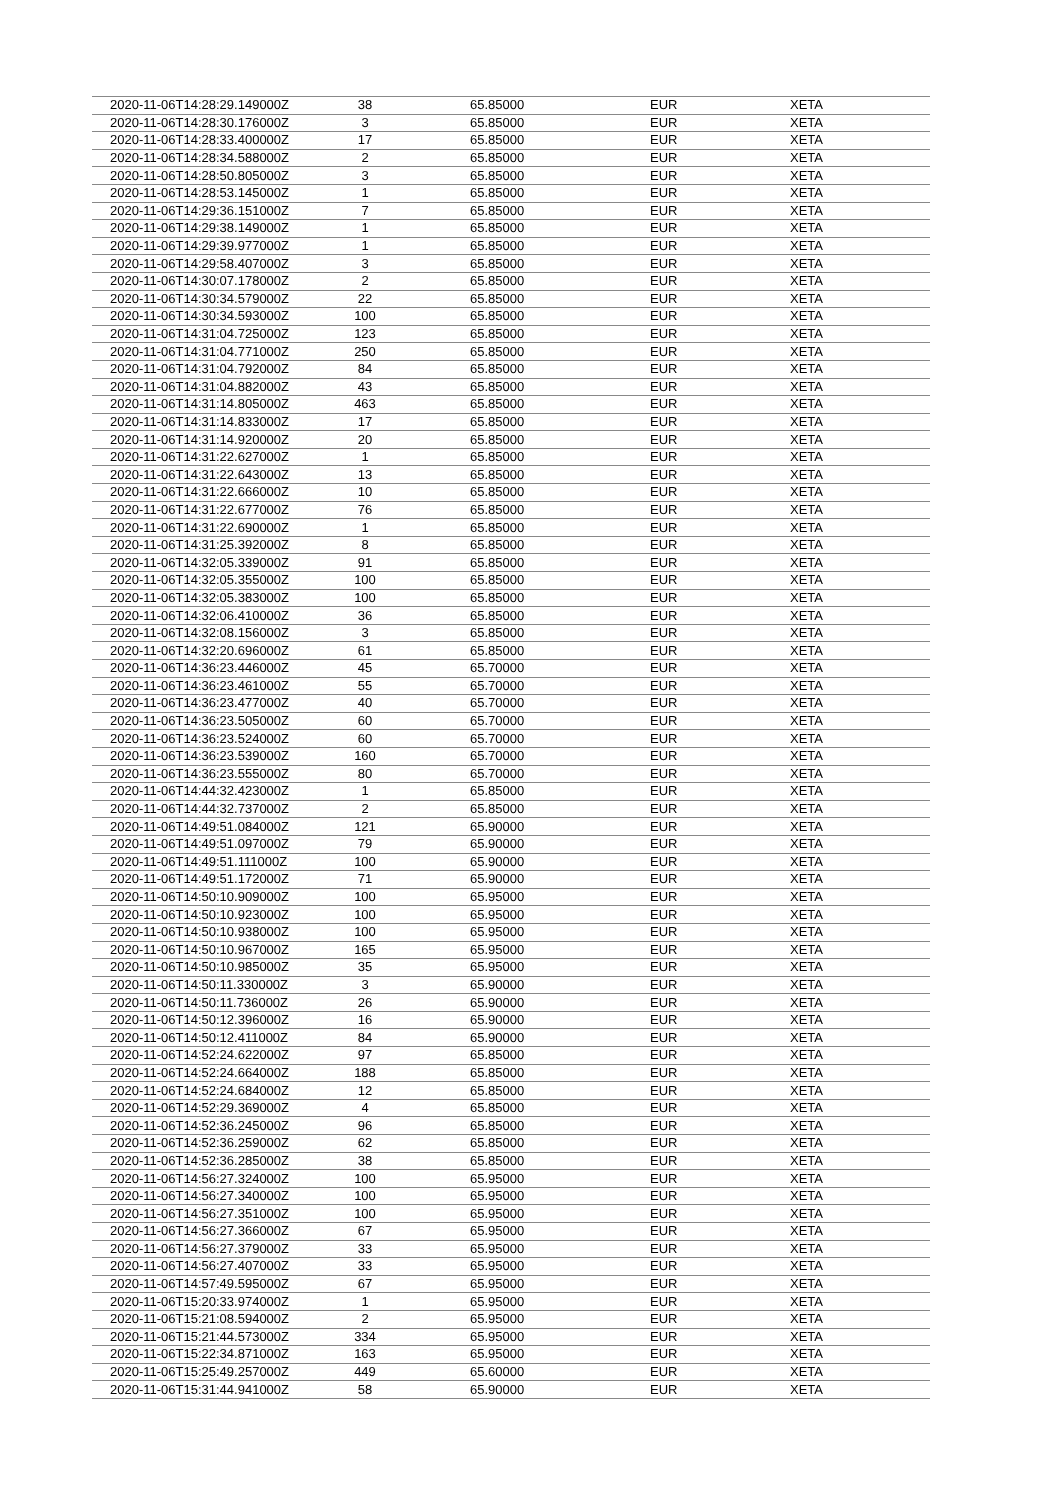| 2020-11-06T14:28:29.149000Z | 38 | 65.85000 | EUR | XETA |
| 2020-11-06T14:28:30.176000Z | 3 | 65.85000 | EUR | XETA |
| 2020-11-06T14:28:33.400000Z | 17 | 65.85000 | EUR | XETA |
| 2020-11-06T14:28:34.588000Z | 2 | 65.85000 | EUR | XETA |
| 2020-11-06T14:28:50.805000Z | 3 | 65.85000 | EUR | XETA |
| 2020-11-06T14:28:53.145000Z | 1 | 65.85000 | EUR | XETA |
| 2020-11-06T14:29:36.151000Z | 7 | 65.85000 | EUR | XETA |
| 2020-11-06T14:29:38.149000Z | 1 | 65.85000 | EUR | XETA |
| 2020-11-06T14:29:39.977000Z | 1 | 65.85000 | EUR | XETA |
| 2020-11-06T14:29:58.407000Z | 3 | 65.85000 | EUR | XETA |
| 2020-11-06T14:30:07.178000Z | 2 | 65.85000 | EUR | XETA |
| 2020-11-06T14:30:34.579000Z | 22 | 65.85000 | EUR | XETA |
| 2020-11-06T14:30:34.593000Z | 100 | 65.85000 | EUR | XETA |
| 2020-11-06T14:31:04.725000Z | 123 | 65.85000 | EUR | XETA |
| 2020-11-06T14:31:04.771000Z | 250 | 65.85000 | EUR | XETA |
| 2020-11-06T14:31:04.792000Z | 84 | 65.85000 | EUR | XETA |
| 2020-11-06T14:31:04.882000Z | 43 | 65.85000 | EUR | XETA |
| 2020-11-06T14:31:14.805000Z | 463 | 65.85000 | EUR | XETA |
| 2020-11-06T14:31:14.833000Z | 17 | 65.85000 | EUR | XETA |
| 2020-11-06T14:31:14.920000Z | 20 | 65.85000 | EUR | XETA |
| 2020-11-06T14:31:22.627000Z | 1 | 65.85000 | EUR | XETA |
| 2020-11-06T14:31:22.643000Z | 13 | 65.85000 | EUR | XETA |
| 2020-11-06T14:31:22.666000Z | 10 | 65.85000 | EUR | XETA |
| 2020-11-06T14:31:22.677000Z | 76 | 65.85000 | EUR | XETA |
| 2020-11-06T14:31:22.690000Z | 1 | 65.85000 | EUR | XETA |
| 2020-11-06T14:31:25.392000Z | 8 | 65.85000 | EUR | XETA |
| 2020-11-06T14:32:05.339000Z | 91 | 65.85000 | EUR | XETA |
| 2020-11-06T14:32:05.355000Z | 100 | 65.85000 | EUR | XETA |
| 2020-11-06T14:32:05.383000Z | 100 | 65.85000 | EUR | XETA |
| 2020-11-06T14:32:06.410000Z | 36 | 65.85000 | EUR | XETA |
| 2020-11-06T14:32:08.156000Z | 3 | 65.85000 | EUR | XETA |
| 2020-11-06T14:32:20.696000Z | 61 | 65.85000 | EUR | XETA |
| 2020-11-06T14:36:23.446000Z | 45 | 65.70000 | EUR | XETA |
| 2020-11-06T14:36:23.461000Z | 55 | 65.70000 | EUR | XETA |
| 2020-11-06T14:36:23.477000Z | 40 | 65.70000 | EUR | XETA |
| 2020-11-06T14:36:23.505000Z | 60 | 65.70000 | EUR | XETA |
| 2020-11-06T14:36:23.524000Z | 60 | 65.70000 | EUR | XETA |
| 2020-11-06T14:36:23.539000Z | 160 | 65.70000 | EUR | XETA |
| 2020-11-06T14:36:23.555000Z | 80 | 65.70000 | EUR | XETA |
| 2020-11-06T14:44:32.423000Z | 1 | 65.85000 | EUR | XETA |
| 2020-11-06T14:44:32.737000Z | 2 | 65.85000 | EUR | XETA |
| 2020-11-06T14:49:51.084000Z | 121 | 65.90000 | EUR | XETA |
| 2020-11-06T14:49:51.097000Z | 79 | 65.90000 | EUR | XETA |
| 2020-11-06T14:49:51.111000Z | 100 | 65.90000 | EUR | XETA |
| 2020-11-06T14:49:51.172000Z | 71 | 65.90000 | EUR | XETA |
| 2020-11-06T14:50:10.909000Z | 100 | 65.95000 | EUR | XETA |
| 2020-11-06T14:50:10.923000Z | 100 | 65.95000 | EUR | XETA |
| 2020-11-06T14:50:10.938000Z | 100 | 65.95000 | EUR | XETA |
| 2020-11-06T14:50:10.967000Z | 165 | 65.95000 | EUR | XETA |
| 2020-11-06T14:50:10.985000Z | 35 | 65.95000 | EUR | XETA |
| 2020-11-06T14:50:11.330000Z | 3 | 65.90000 | EUR | XETA |
| 2020-11-06T14:50:11.736000Z | 26 | 65.90000 | EUR | XETA |
| 2020-11-06T14:50:12.396000Z | 16 | 65.90000 | EUR | XETA |
| 2020-11-06T14:50:12.411000Z | 84 | 65.90000 | EUR | XETA |
| 2020-11-06T14:52:24.622000Z | 97 | 65.85000 | EUR | XETA |
| 2020-11-06T14:52:24.664000Z | 188 | 65.85000 | EUR | XETA |
| 2020-11-06T14:52:24.684000Z | 12 | 65.85000 | EUR | XETA |
| 2020-11-06T14:52:29.369000Z | 4 | 65.85000 | EUR | XETA |
| 2020-11-06T14:52:36.245000Z | 96 | 65.85000 | EUR | XETA |
| 2020-11-06T14:52:36.259000Z | 62 | 65.85000 | EUR | XETA |
| 2020-11-06T14:52:36.285000Z | 38 | 65.85000 | EUR | XETA |
| 2020-11-06T14:56:27.324000Z | 100 | 65.95000 | EUR | XETA |
| 2020-11-06T14:56:27.340000Z | 100 | 65.95000 | EUR | XETA |
| 2020-11-06T14:56:27.351000Z | 100 | 65.95000 | EUR | XETA |
| 2020-11-06T14:56:27.366000Z | 67 | 65.95000 | EUR | XETA |
| 2020-11-06T14:56:27.379000Z | 33 | 65.95000 | EUR | XETA |
| 2020-11-06T14:56:27.407000Z | 33 | 65.95000 | EUR | XETA |
| 2020-11-06T14:57:49.595000Z | 67 | 65.95000 | EUR | XETA |
| 2020-11-06T15:20:33.974000Z | 1 | 65.95000 | EUR | XETA |
| 2020-11-06T15:21:08.594000Z | 2 | 65.95000 | EUR | XETA |
| 2020-11-06T15:21:44.573000Z | 334 | 65.95000 | EUR | XETA |
| 2020-11-06T15:22:34.871000Z | 163 | 65.95000 | EUR | XETA |
| 2020-11-06T15:25:49.257000Z | 449 | 65.60000 | EUR | XETA |
| 2020-11-06T15:31:44.941000Z | 58 | 65.90000 | EUR | XETA |